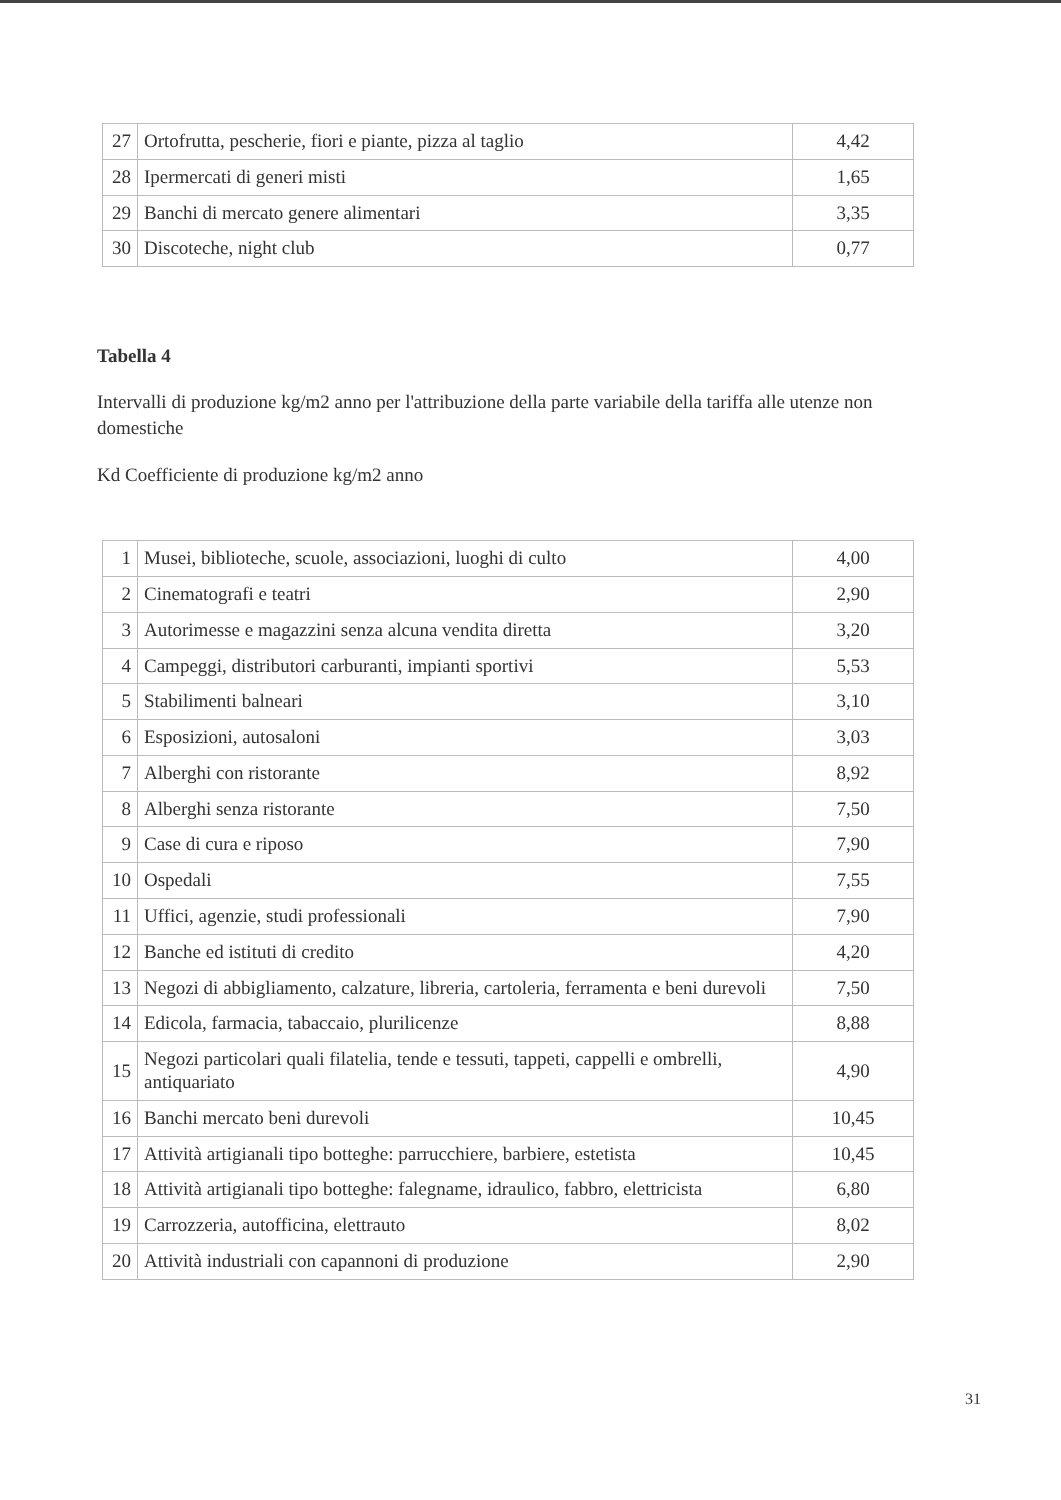| 27 | Ortofrutta, pescherie, fiori e piante, pizza al taglio | 4,42 |
| 28 | Ipermercati di generi misti | 1,65 |
| 29 | Banchi di mercato genere alimentari | 3,35 |
| 30 | Discoteche, night club | 0,77 |
Tabella 4
Intervalli di produzione kg/m2 anno per l'attribuzione della parte variabile della tariffa alle utenze non domestiche
Kd Coefficiente di produzione kg/m2 anno
| 1 | Musei, biblioteche, scuole, associazioni, luoghi di culto | 4,00 |
| 2 | Cinematografi e teatri | 2,90 |
| 3 | Autorimesse e magazzini senza alcuna vendita diretta | 3,20 |
| 4 | Campeggi, distributori carburanti, impianti sportivi | 5,53 |
| 5 | Stabilimenti balneari | 3,10 |
| 6 | Esposizioni, autosaloni | 3,03 |
| 7 | Alberghi con ristorante | 8,92 |
| 8 | Alberghi senza ristorante | 7,50 |
| 9 | Case di cura e riposo | 7,90 |
| 10 | Ospedali | 7,55 |
| 11 | Uffici, agenzie, studi professionali | 7,90 |
| 12 | Banche ed istituti di credito | 4,20 |
| 13 | Negozi di abbigliamento, calzature, libreria, cartoleria, ferramenta e beni durevoli | 7,50 |
| 14 | Edicola, farmacia, tabaccaio, plurilicenze | 8,88 |
| 15 | Negozi particolari quali filatelia, tende e tessuti, tappeti, cappelli e ombrelli, antiquariato | 4,90 |
| 16 | Banchi mercato beni durevoli | 10,45 |
| 17 | Attività artigianali tipo botteghe: parrucchiere, barbiere, estetista | 10,45 |
| 18 | Attività artigianali tipo botteghe: falegname, idraulico, fabbro, elettricista | 6,80 |
| 19 | Carrozzeria, autofficina, elettrauto | 8,02 |
| 20 | Attività industriali con capannoni di produzione | 2,90 |
31